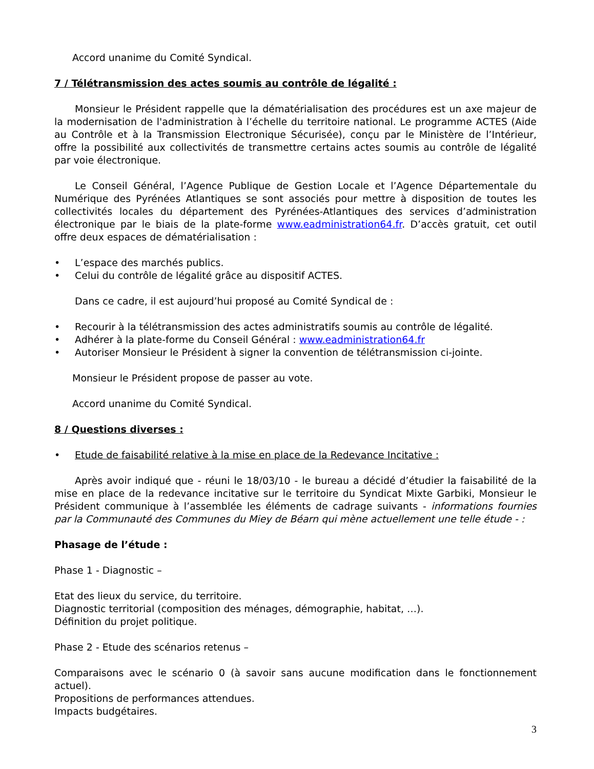Accord unanime du Comité Syndical.
7 / Télétransmission des actes soumis au contrôle de légalité :
Monsieur le Président rappelle que la dématérialisation des procédures est un axe majeur de la modernisation de l'administration à l’échelle du territoire national. Le programme ACTES (Aide au Contrôle et à la Transmission Electronique Sécurisée), conçu par le Ministère de l’Intérieur, offre la possibilité aux collectivités de transmettre certains actes soumis au contrôle de légalité par voie électronique.
Le Conseil Général, l’Agence Publique de Gestion Locale et l’Agence Départementale du Numérique des Pyrénées Atlantiques se sont associés pour mettre à disposition de toutes les collectivités locales du département des Pyrénées-Atlantiques des services d’administration électronique par le biais de la plate-forme www.eadministration64.fr. D’accès gratuit, cet outil offre deux espaces de dématérialisation :
• L’espace des marchés publics.
• Celui du contrôle de légalité grâce au dispositif ACTES.
Dans ce cadre, il est aujourd’hui proposé au Comité Syndical de :
• Recourir à la télétransmission des actes administratifs soumis au contrôle de légalité.
• Adhérer à la plate-forme du Conseil Général : www.eadministration64.fr
• Autoriser Monsieur le Président à signer la convention de télétransmission ci-jointe.
Monsieur le Président propose de passer au vote.
Accord unanime du Comité Syndical.
8 / Questions diverses :
• Etude de faisabilité relative à la mise en place de la Redevance Incitative :
Après avoir indiqué que - réuni le 18/03/10 - le bureau a décidé d’étudier la faisabilité de la mise en place de la redevance incitative sur le territoire du Syndicat Mixte Garbiki, Monsieur le Président communique à l’assemblée les éléments de cadrage suivants - informations fournies par la Communauté des Communes du Miey de Béarn qui mène actuellement une telle étude - :
Phasage de l’étude :
Phase 1 - Diagnostic –
Etat des lieux du service, du territoire.
Diagnostic territorial (composition des ménages, démographie, habitat, …).
Définition du projet politique.
Phase 2 - Etude des scénarios retenus –
Comparaisons avec le scénario 0 (à savoir sans aucune modification dans le fonctionnement actuel).
Propositions de performances attendues.
Impacts budgétaires.
3